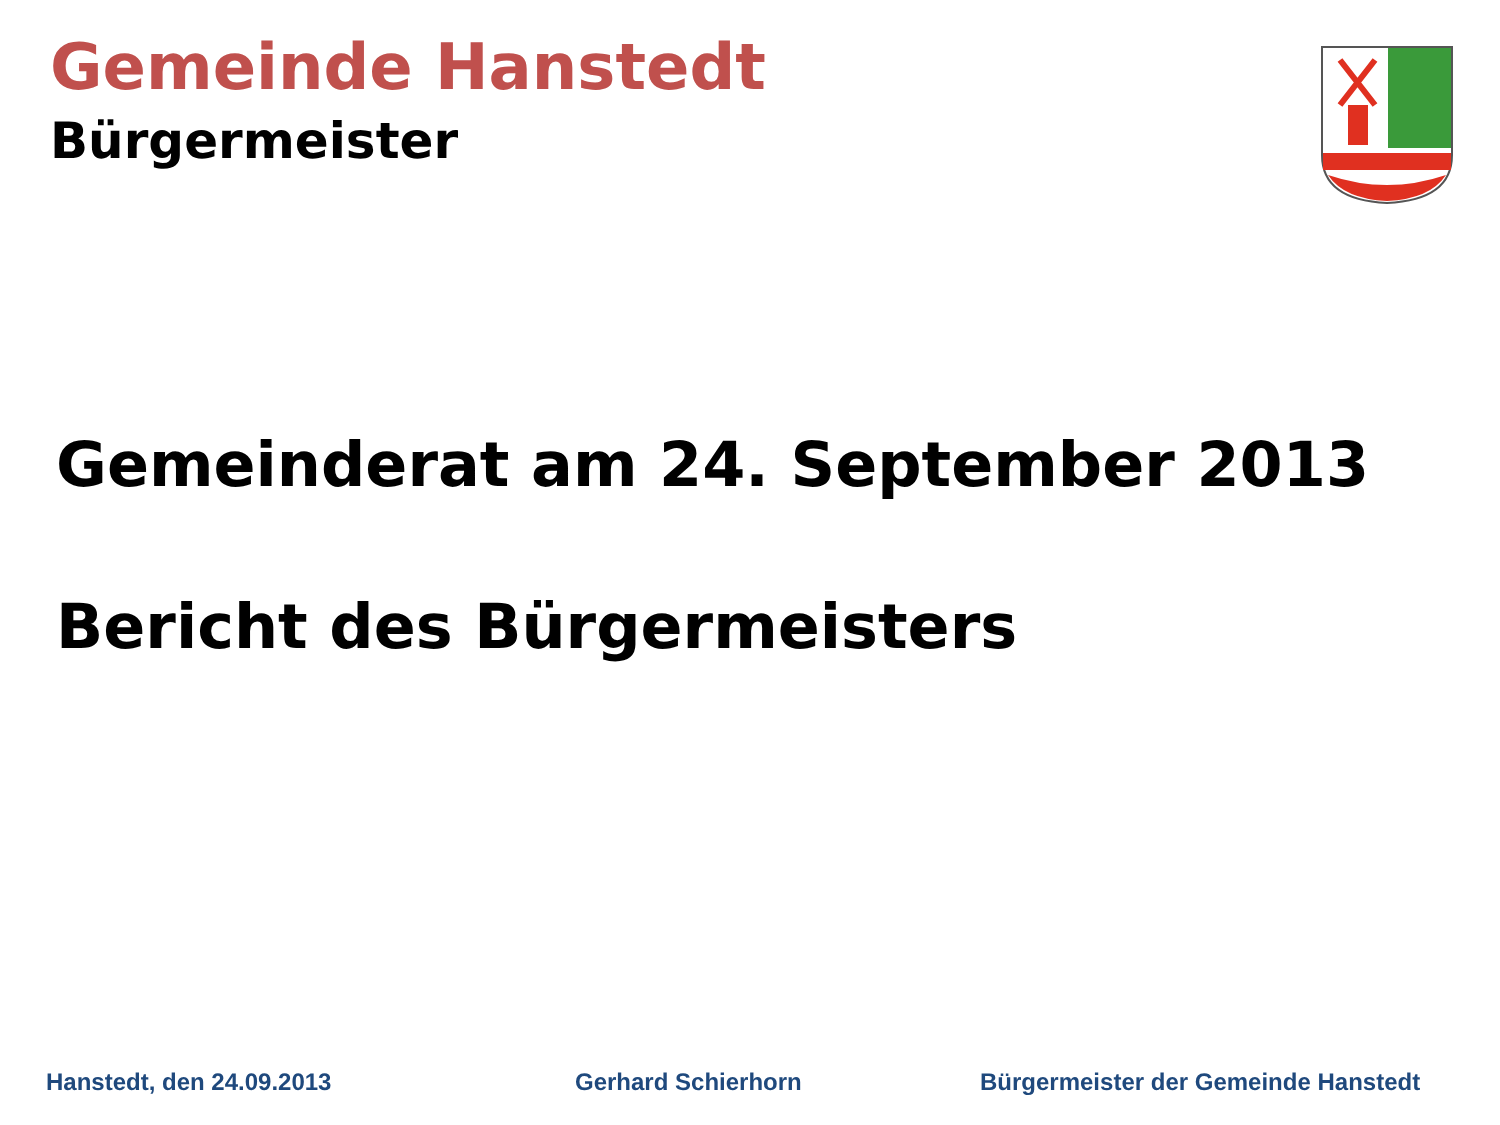Gemeinde Hanstedt
Bürgermeister
Gemeinderat am 24. September 2013
Bericht des Bürgermeisters
Hanstedt, den 24.09.2013 Gerhard Schierhorn
Bürgermeister der Gemeinde Hanstedt